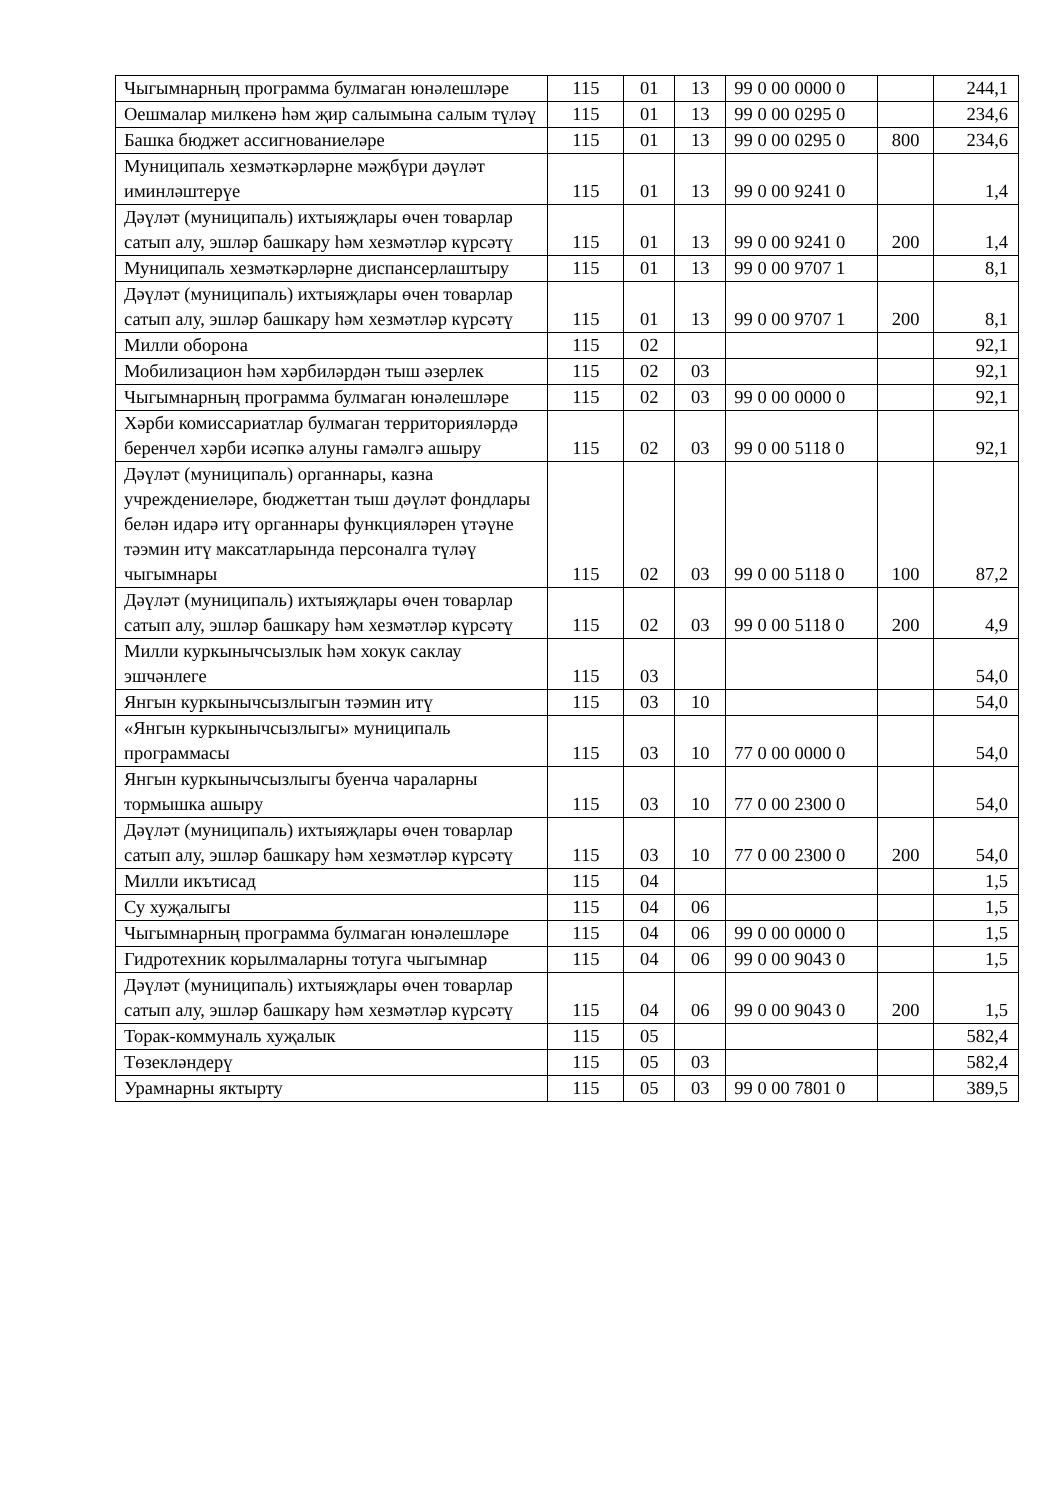| Чыгымнарның программа булмаган юнәлешләре | 115 | 01 | 13 | 99 0 00 0000 0 | | 244,1 |
| Оешмалар милкенә һәм җир салымына салым түләү | 115 | 01 | 13 | 99 0 00 0295 0 | | 234,6 |
| Башка бюджет ассигнованиеләре | 115 | 01 | 13 | 99 0 00 0295 0 | 800 | 234,6 |
| Муниципаль хезмәткәрләрне мәҗбүри дәүләт иминләштерүе | 115 | 01 | 13 | 99 0 00 9241 0 | | 1,4 |
| Дәүләт (муниципаль) ихтыяҗлары өчен товарлар сатып алу, эшләр башкару һәм хезмәтләр күрсәтү | 115 | 01 | 13 | 99 0 00 9241 0 | 200 | 1,4 |
| Муниципаль хезмәткәрләрне диспансерлаштыру | 115 | 01 | 13 | 99 0 00 9707 1 | | 8,1 |
| Дәүләт (муниципаль) ихтыяҗлары өчен товарлар сатып алу, эшләр башкару һәм хезмәтләр күрсәтү | 115 | 01 | 13 | 99 0 00 9707 1 | 200 | 8,1 |
| Милли оборона | 115 | 02 | | | | 92,1 |
| Мобилизацион һәм хәрбиләрдән тыш әзерлек | 115 | 02 | 03 | | | 92,1 |
| Чыгымнарның программа булмаган юнәлешләре | 115 | 02 | 03 | 99 0 00 0000 0 | | 92,1 |
| Хәрби комиссариатлар булмаган территорияләрдә беренчел хәрби исәпкә алуны гамәлгә ашыру | 115 | 02 | 03 | 99 0 00 5118 0 | | 92,1 |
| Дәүләт (муниципаль) органнары, казна учреждениеләре, бюджеттан тыш дәүләт фондлары белән идарә итү органнары функцияләрен үтәүне тәэмин итү максатларында персоналга түләү чыгымнары | 115 | 02 | 03 | 99 0 00 5118 0 | 100 | 87,2 |
| Дәүләт (муниципаль) ихтыяҗлары өчен товарлар сатып алу, эшләр башкару һәм хезмәтләр күрсәтү | 115 | 02 | 03 | 99 0 00 5118 0 | 200 | 4,9 |
| Милли куркынычсызлык һәм хокук саклау эшчәнлеге | 115 | 03 | | | | 54,0 |
| Янгын куркынычсызлыгын тәэмин итү | 115 | 03 | 10 | | | 54,0 |
| «Янгын куркынычсызлыгы» муниципаль программасы | 115 | 03 | 10 | 77 0 00 0000 0 | | 54,0 |
| Янгын куркынычсызлыгы буенча чараларны тормышка ашыру | 115 | 03 | 10 | 77 0 00 2300 0 | | 54,0 |
| Дәүләт (муниципаль) ихтыяҗлары өчен товарлар сатып алу, эшләр башкару һәм хезмәтләр күрсәтү | 115 | 03 | 10 | 77 0 00 2300 0 | 200 | 54,0 |
| Милли икътисад | 115 | 04 | | | | 1,5 |
| Су хуҗалыгы | 115 | 04 | 06 | | | 1,5 |
| Чыгымнарның программа булмаган юнәлешләре | 115 | 04 | 06 | 99 0 00 0000 0 | | 1,5 |
| Гидротехник корылмаларны тотуга чыгымнар | 115 | 04 | 06 | 99 0 00 9043 0 | | 1,5 |
| Дәүләт (муниципаль) ихтыяҗлары өчен товарлар сатып алу, эшләр башкару һәм хезмәтләр күрсәтү | 115 | 04 | 06 | 99 0 00 9043 0 | 200 | 1,5 |
| Торак-коммуналь хуҗалык | 115 | 05 | | | | 582,4 |
| Төзекләндерү | 115 | 05 | 03 | | | 582,4 |
| Урамнарны яктырту | 115 | 05 | 03 | 99 0 00 7801 0 | | 389,5 |